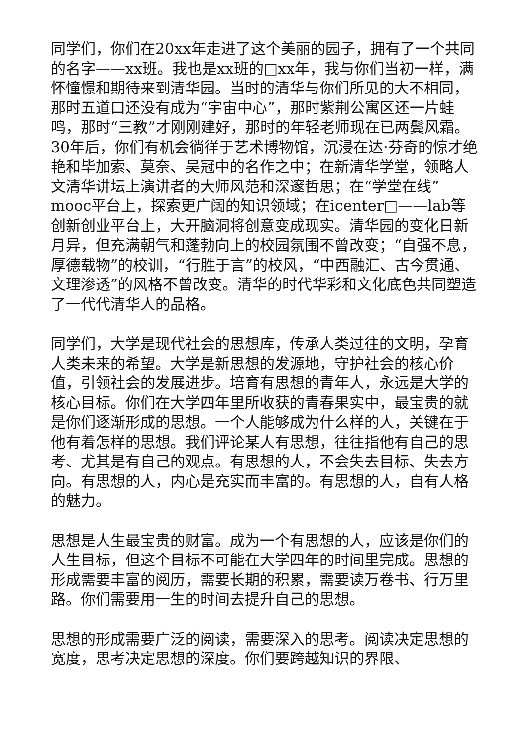同学们，你们在20xx年走进了这个美丽的园子，拥有了一个共同的名字——xx班。我也是xx班的□xx年，我与你们当初一样，满怀憧憬和期待来到清华园。当时的清华与你们所见的大不相同，那时五道口还没有成为“宇宙中心”，那时紫荆公寓区还一片蛙鸣，那时“三教”才刚刚建好，那时的年轻老师现在已两鬓风霜。30年后，你们有机会徜徉于艺术博物馆，沉浸在达·芬奇的惊才绝艳和毕加索、莫奈、吴冠中的名作之中；在新清华学堂，领略人文清华讲坛上演讲者的大师风范和深邃哲思；在“学堂在线”mooc平台上，探索更广阔的知识领域；在icenter□——lab等创新创业平台上，大开脑洞将创意变成现实。清华园的变化日新月异，但充满朝气和蓬勃向上的校园氛围不曾改变；“自强不息，厚德载物”的校训，“行胜于言”的校风，“中西融汇、古今贯通、文理渗透”的风格不曾改变。清华的时代华彩和文化底色共同塑造了一代代清华人的品格。
同学们，大学是现代社会的思想库，传承人类过往的文明，孕育人类未来的希望。大学是新思想的发源地，守护社会的核心价值，引领社会的发展进步。培育有思想的青年人，永远是大学的核心目标。你们在大学四年里所收获的青春果实中，最宝贵的就是你们逐渐形成的思想。一个人能够成为什么样的人，关键在于他有着怎样的思想。我们评论某人有思想，往往指他有自己的思考、尤其是有自己的观点。有思想的人，不会失去目标、失去方向。有思想的人，内心是充实而丰富的。有思想的人，自有人格的魅力。
思想是人生最宝贵的财富。成为一个有思想的人，应该是你们的人生目标，但这个目标不可能在大学四年的时间里完成。思想的形成需要丰富的阅历，需要长期的积累，需要读万卷书、行万里路。你们需要用一生的时间去提升自己的思想。
思想的形成需要广泛的阅读，需要深入的思考。阅读决定思想的宽度，思考决定思想的深度。你们要跨越知识的界限、